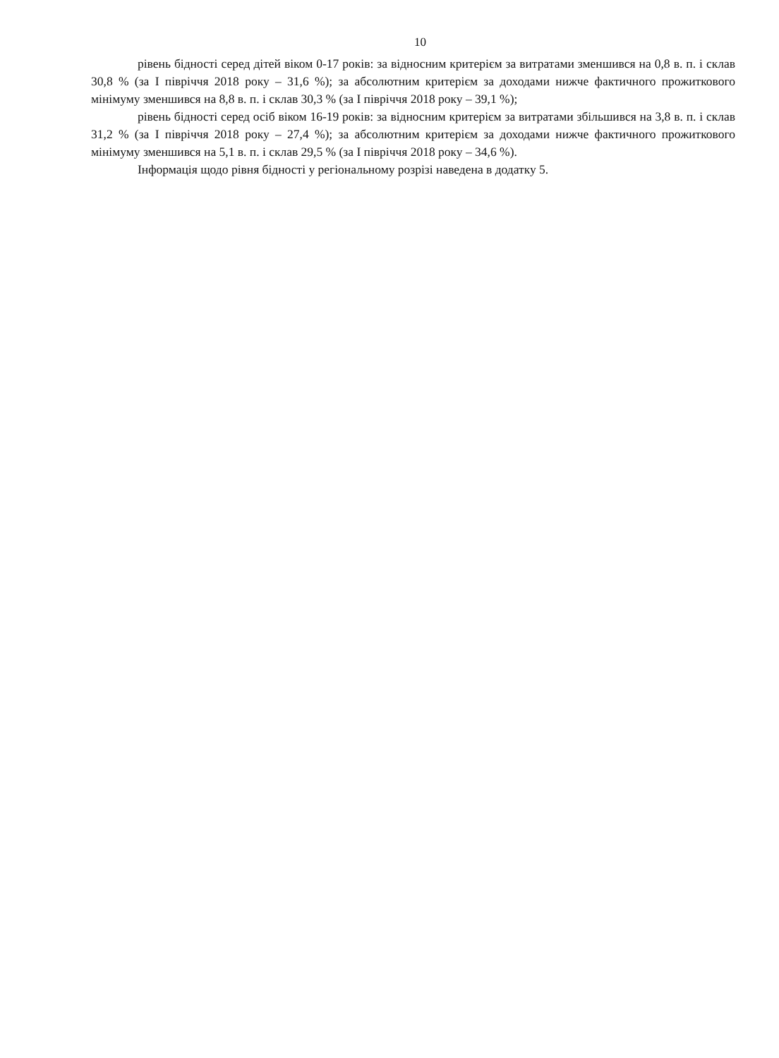10
рівень бідності серед дітей віком 0-17 років: за відносним критерієм за витратами зменшився на 0,8 в. п. і склав 30,8 % (за I півріччя 2018 року – 31,6 %); за абсолютним критерієм за доходами нижче фактичного прожиткового мінімуму зменшився на 8,8 в. п. і склав 30,3 % (за I півріччя 2018 року – 39,1 %);
рівень бідності серед осіб віком 16-19 років: за відносним критерієм за витратами збільшився на 3,8 в. п. і склав 31,2 % (за I півріччя 2018 року – 27,4 %); за абсолютним критерієм за доходами нижче фактичного прожиткового мінімуму зменшився на 5,1 в. п. і склав 29,5 % (за I півріччя 2018 року – 34,6 %).
Інформація щодо рівня бідності у регіональному розрізі наведена в додатку 5.